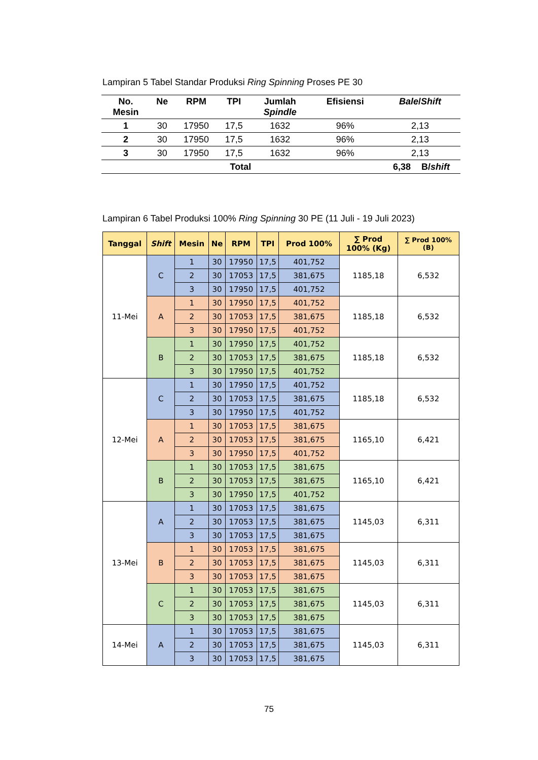Lampiran 5 Tabel Standar Produksi Ring Spinning Proses PE 30
| No. Mesin | Ne | RPM | TPI | Jumlah Spindle | Efisiensi | Bale / Shift | |
| --- | --- | --- | --- | --- | --- | --- | --- |
| 1 | 30 | 17950 | 17,5 | 1632 | 96% | 2,13 | |
| 2 | 30 | 17950 | 17,5 | 1632 | 96% | 2,13 | |
| 3 | 30 | 17950 | 17,5 | 1632 | 96% | 2,13 | |
| Total | | | | | | 6,38 | B/ shift |
Lampiran 6 Tabel Produksi 100% Ring Spinning 30 PE (11 Juli - 19 Juli 2023)
| Tanggal | Shift | Mesin | Ne | RPM | TPI | Prod 100% | ∑ Prod 100% (Kg) | ∑ Prod 100% (B) |
| --- | --- | --- | --- | --- | --- | --- | --- | --- |
| 11-Mei | C | 1 | 30 | 17950 | 17,5 | 401,752 | 1185,18 | 6,532 |
| | | 2 | 30 | 17053 | 17,5 | 381,675 | | |
| | | 3 | 30 | 17950 | 17,5 | 401,752 | | |
| | A | 1 | 30 | 17950 | 17,5 | 401,752 | 1185,18 | 6,532 |
| | | 2 | 30 | 17053 | 17,5 | 381,675 | | |
| | | 3 | 30 | 17950 | 17,5 | 401,752 | | |
| | B | 1 | 30 | 17950 | 17,5 | 401,752 | 1185,18 | 6,532 |
| | | 2 | 30 | 17053 | 17,5 | 381,675 | | |
| | | 3 | 30 | 17950 | 17,5 | 401,752 | | |
| 12-Mei | C | 1 | 30 | 17950 | 17,5 | 401,752 | 1185,18 | 6,532 |
| | | 2 | 30 | 17053 | 17,5 | 381,675 | | |
| | | 3 | 30 | 17950 | 17,5 | 401,752 | | |
| | A | 1 | 30 | 17053 | 17,5 | 381,675 | 1165,10 | 6,421 |
| | | 2 | 30 | 17053 | 17,5 | 381,675 | | |
| | | 3 | 30 | 17950 | 17,5 | 401,752 | | |
| | B | 1 | 30 | 17053 | 17,5 | 381,675 | 1165,10 | 6,421 |
| | | 2 | 30 | 17053 | 17,5 | 381,675 | | |
| | | 3 | 30 | 17950 | 17,5 | 401,752 | | |
| 13-Mei | A | 1 | 30 | 17053 | 17,5 | 381,675 | 1145,03 | 6,311 |
| | | 2 | 30 | 17053 | 17,5 | 381,675 | | |
| | | 3 | 30 | 17053 | 17,5 | 381,675 | | |
| | B | 1 | 30 | 17053 | 17,5 | 381,675 | 1145,03 | 6,311 |
| | | 2 | 30 | 17053 | 17,5 | 381,675 | | |
| | | 3 | 30 | 17053 | 17,5 | 381,675 | | |
| | C | 1 | 30 | 17053 | 17,5 | 381,675 | 1145,03 | 6,311 |
| | | 2 | 30 | 17053 | 17,5 | 381,675 | | |
| | | 3 | 30 | 17053 | 17,5 | 381,675 | | |
| 14-Mei | A | 1 | 30 | 17053 | 17,5 | 381,675 | 1145,03 | 6,311 |
| | | 2 | 30 | 17053 | 17,5 | 381,675 | | |
| | | 3 | 30 | 17053 | 17,5 | 381,675 | | |
75